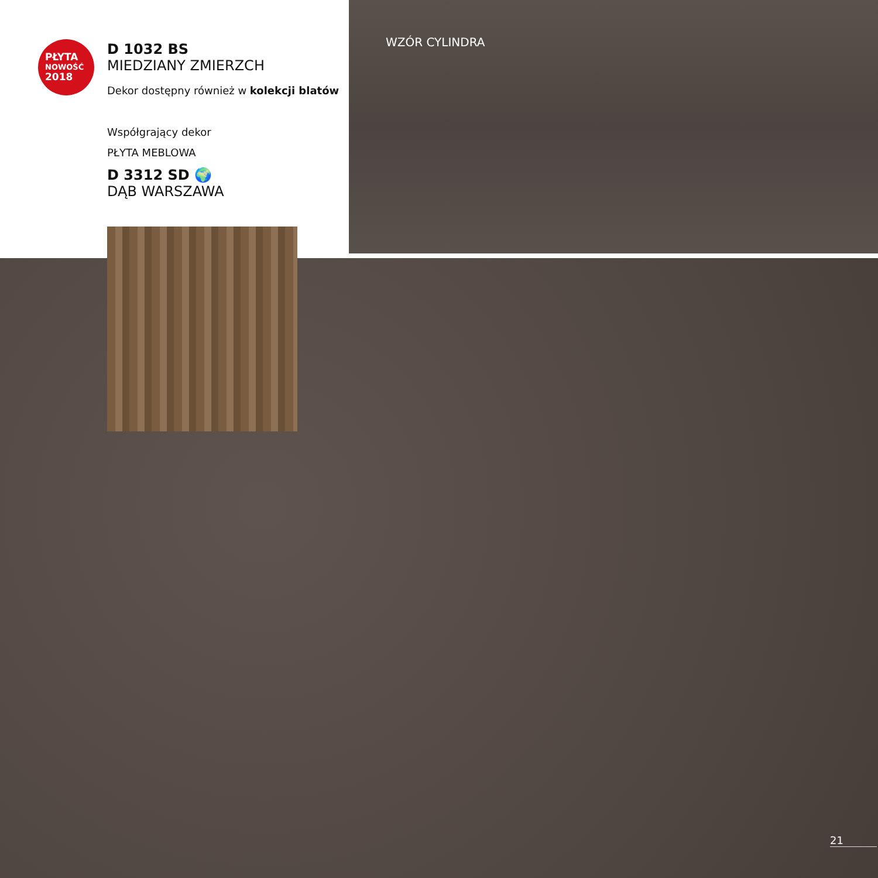PŁYTA
NOWOŚĆ
2018
D 1032 BS
MIEDZIANY ZMIERZCH
Dekor dostępny również w kolekcji blatów
Współgrający dekor
PŁYTA MEBLOWA
D 3312 SD 🌍
DĄB WARSZAWA
WZÓR CYLINDRA
21